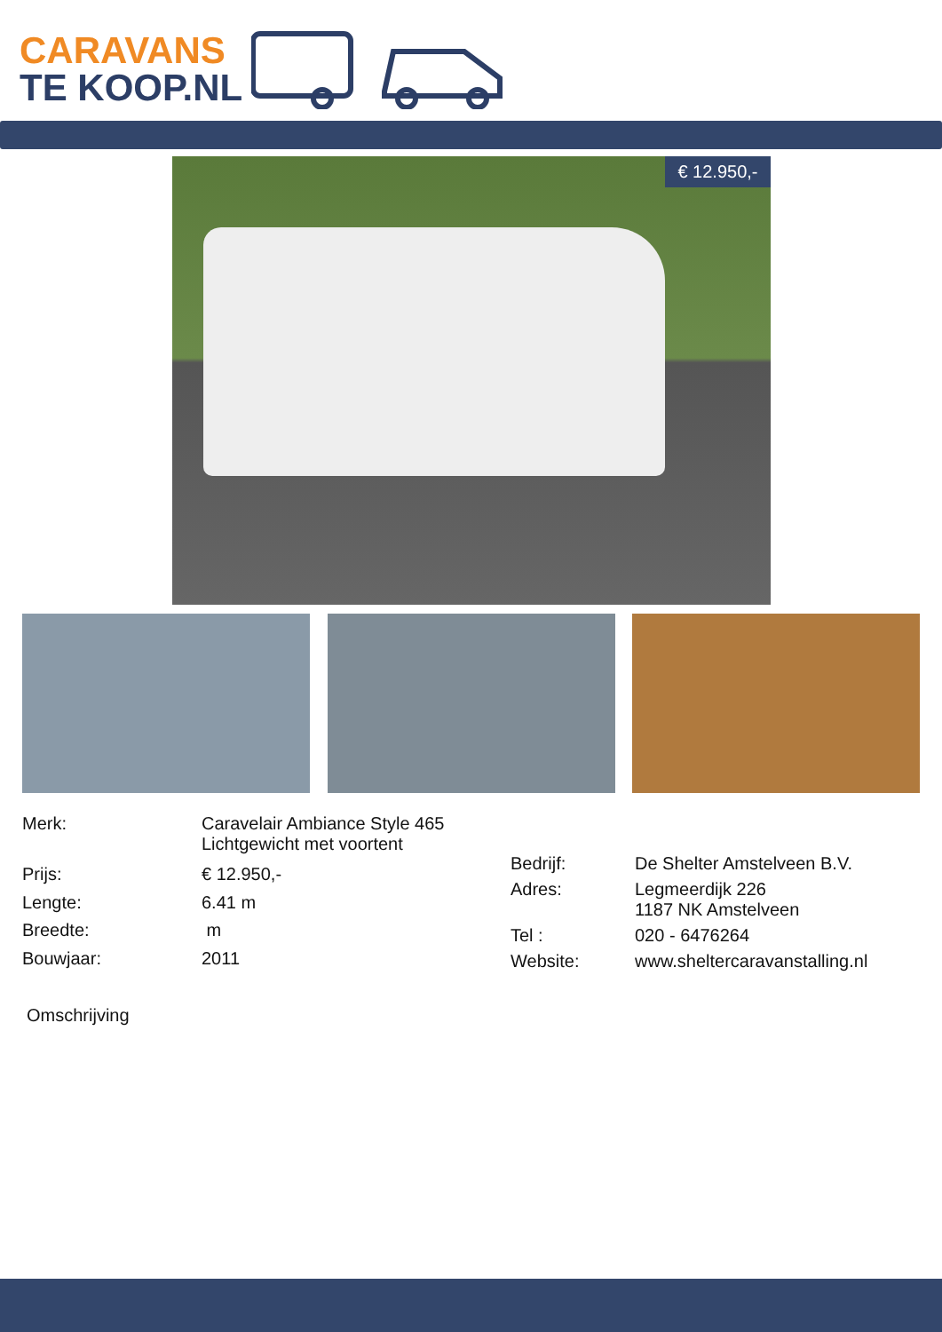CARAVANS
TE KOOP.NL
€ 12.950,-
| Merk: | Caravelair Ambiance Style 465 Lichtgewicht met voortent |
| Prijs: | € 12.950,- |
| Lengte: | 6.41 m |
| Breedte: | m |
| Bouwjaar: | 2011 |
| Bedrijf: | De Shelter Amstelveen B.V. |
| Adres: | Legmeerdijk 226 1187 NK Amstelveen |
| Tel : | 020 - 6476264 |
| Website: | www.sheltercaravanstalling.nl |
Omschrijving